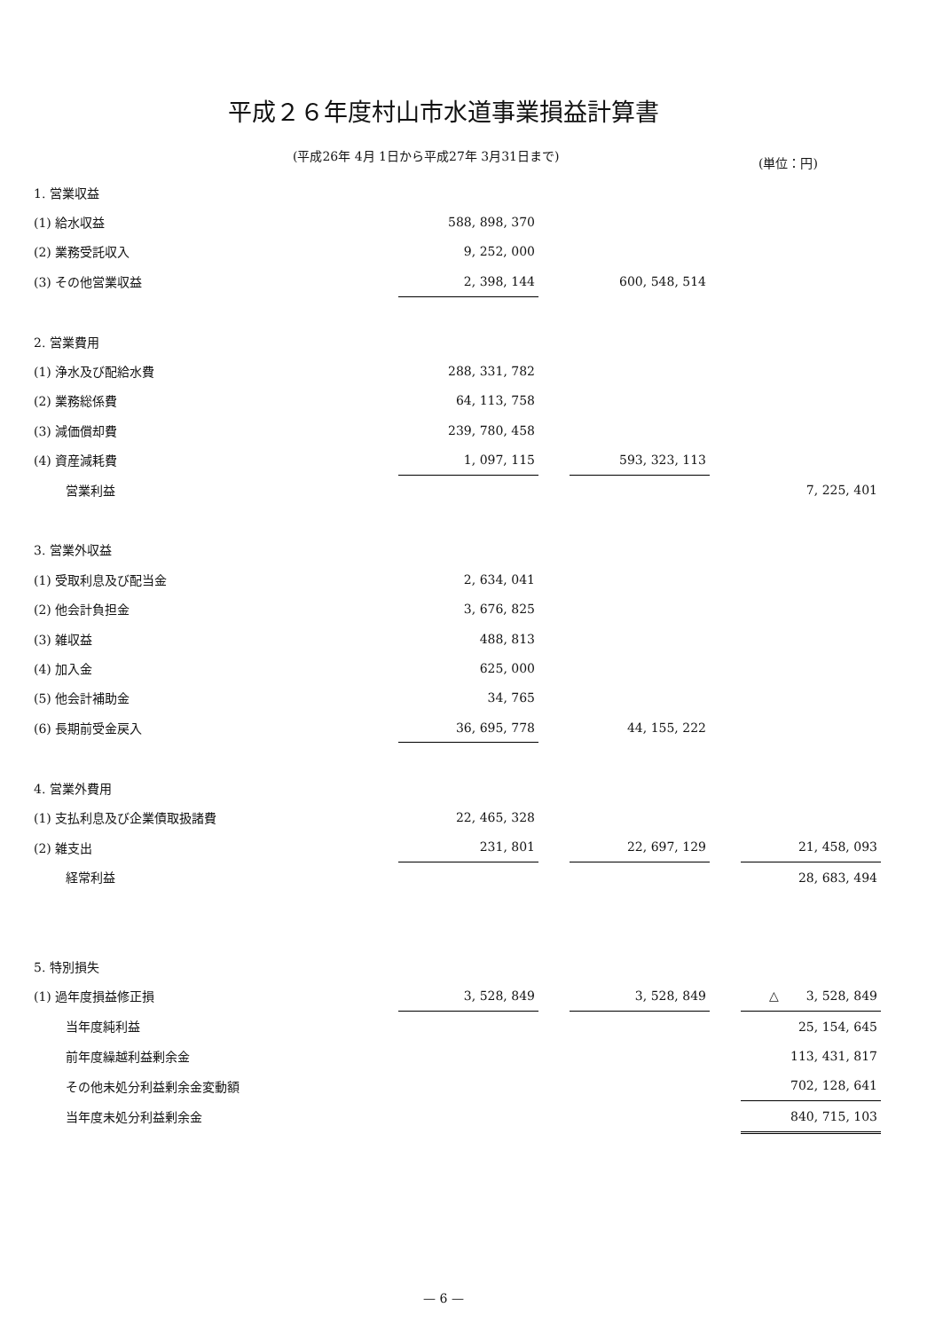平成２６年度村山市水道事業損益計算書
(平成26年 4月 1日から平成27年 3月31日まで)
(単位：円)
| 1. 営業収益 | | | | | |
| (1) 給水収益 | 588, 898, 370 | | | | |
| (2) 業務受託収入 | 9, 252, 000 | | | | |
| (3) その他営業収益 | 2, 398, 144 | | 600, 548, 514 | | |
| 2. 営業費用 | | | | | |
| (1) 浄水及び配給水費 | 288, 331, 782 | | | | |
| (2) 業務総係費 | 64, 113, 758 | | | | |
| (3) 減価償却費 | 239, 780, 458 | | | | |
| (4) 資産減耗費 | 1, 097, 115 | | 593, 323, 113 | | |
| 営業利益 | | | | | 7, 225, 401 |
| 3. 営業外収益 | | | | | |
| (1) 受取利息及び配当金 | 2, 634, 041 | | | | |
| (2) 他会計負担金 | 3, 676, 825 | | | | |
| (3) 雑収益 | 488, 813 | | | | |
| (4) 加入金 | 625, 000 | | | | |
| (5) 他会計補助金 | 34, 765 | | | | |
| (6) 長期前受金戻入 | 36, 695, 778 | | 44, 155, 222 | | |
| 4. 営業外費用 | | | | | |
| (1) 支払利息及び企業債取扱諸費 | 22, 465, 328 | | | | |
| (2) 雑支出 | 231, 801 | | 22, 697, 129 | | 21, 458, 093 |
| 経常利益 | | | | | 28, 683, 494 |
| 5. 特別損失 | | | | | |
| (1) 過年度損益修正損 | 3, 528, 849 | | 3, 528, 849 | | △ 3, 528, 849 |
| 当年度純利益 | | | | | 25, 154, 645 |
| 前年度繰越利益剰余金 | | | | | 113, 431, 817 |
| その他未処分利益剰余金変動額 | | | | | 702, 128, 641 |
| 当年度未処分利益剰余金 | | | | | 840, 715, 103 |
— 6 —